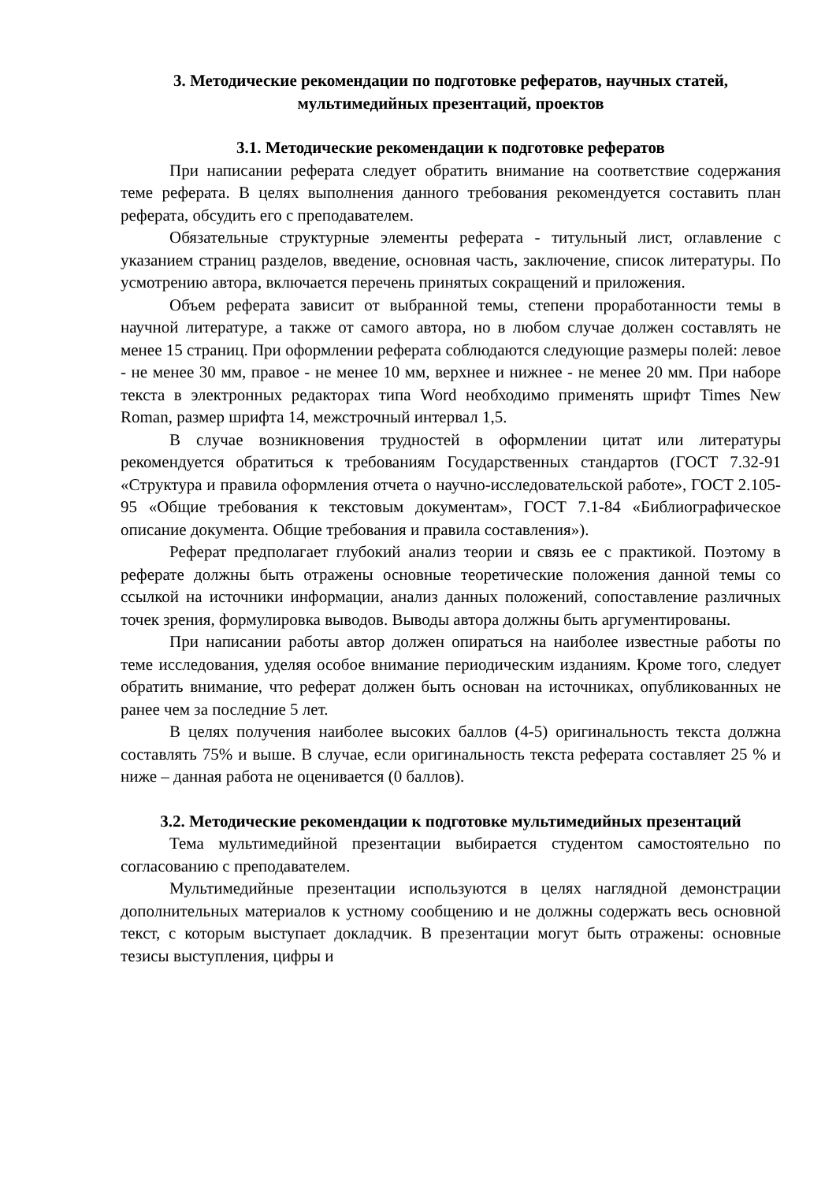3. Методические рекомендации по подготовке рефератов, научных статей, мультимедийных презентаций, проектов
3.1. Методические рекомендации к подготовке рефератов
При написании реферата следует обратить внимание на соответствие содержания теме реферата. В целях выполнения данного требования рекомендуется составить план реферата, обсудить его с преподавателем.
Обязательные структурные элементы реферата - титульный лист, оглавление с указанием страниц разделов, введение, основная часть, заключение, список литературы. По усмотрению автора, включается перечень принятых сокращений и приложения.
Объем реферата зависит от выбранной темы, степени проработанности темы в научной литературе, а также от самого автора, но в любом случае должен составлять не менее 15 страниц. При оформлении реферата соблюдаются следующие размеры полей: левое - не менее 30 мм, правое - не менее 10 мм, верхнее и нижнее - не менее 20 мм. При наборе текста в электронных редакторах типа Word необходимо применять шрифт Times New Roman, размер шрифта 14, межстрочный интервал 1,5.
В случае возникновения трудностей в оформлении цитат или литературы рекомендуется обратиться к требованиям Государственных стандартов (ГОСТ 7.32-91 «Структура и правила оформления отчета о научно-исследовательской работе», ГОСТ 2.105-95 «Общие требования к текстовым документам», ГОСТ 7.1-84 «Библиографическое описание документа. Общие требования и правила составления»).
Реферат предполагает глубокий анализ теории и связь ее с практикой. Поэтому в реферате должны быть отражены основные теоретические положения данной темы со ссылкой на источники информации, анализ данных положений, сопоставление различных точек зрения, формулировка выводов. Выводы автора должны быть аргументированы.
При написании работы автор должен опираться на наиболее известные работы по теме исследования, уделяя особое внимание периодическим изданиям. Кроме того, следует обратить внимание, что реферат должен быть основан на источниках, опубликованных не ранее чем за последние 5 лет.
В целях получения наиболее высоких баллов (4-5) оригинальность текста должна составлять 75% и выше. В случае, если оригинальность текста реферата составляет 25 % и ниже – данная работа не оценивается (0 баллов).
3.2. Методические рекомендации к подготовке мультимедийных презентаций
Тема мультимедийной презентации выбирается студентом самостоятельно по согласованию с преподавателем.
Мультимедийные презентации используются в целях наглядной демонстрации дополнительных материалов к устному сообщению и не должны содержать весь основной текст, с которым выступает докладчик. В презентации могут быть отражены: основные тезисы выступления, цифры и